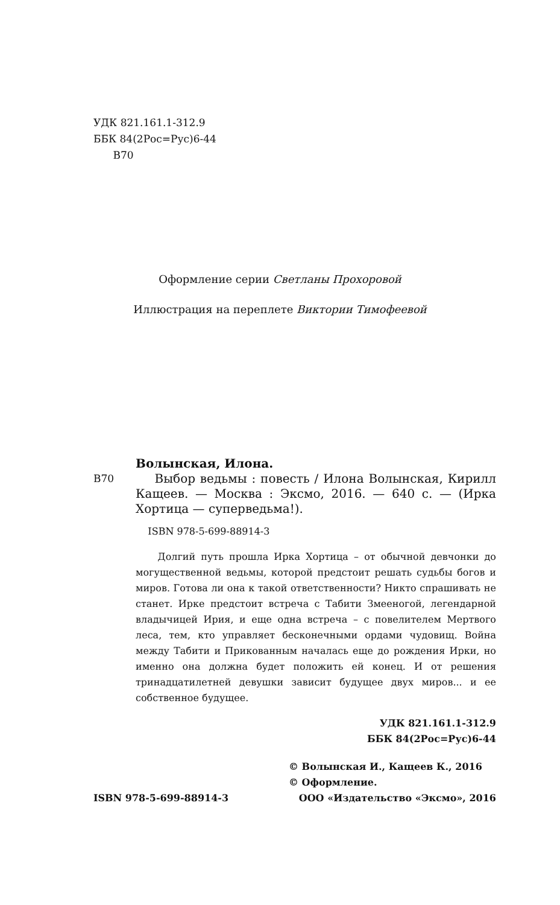УДК 821.161.1-312.9
ББК 84(2Рос=Рус)6-44
В70
Оформление серии Светланы Прохоровой
Иллюстрация на переплете Виктории Тимофеевой
Волынская, Илона.
В70 Выбор ведьмы : повесть / Илона Волынская, Кирилл Кащеев. — Москва : Эксмо, 2016. — 640 с. — (Ирка Хортица — суперведьма!).
ISBN 978-5-699-88914-3
Долгий путь прошла Ирка Хортица – от обычной девчонки до могущественной ведьмы, которой предстоит решать судьбы богов и миров. Готова ли она к такой ответственности? Никто спрашивать не станет. Ирке предстоит встреча с Табити Змееногой, легендарной владычицей Ирия, и еще одна встреча – с повелителем Мертвого леса, тем, кто управляет бесконечными ордами чудовищ. Война между Табити и Прикованным началась еще до рождения Ирки, но именно она должна будет положить ей конец. И от решения тринадцатилетней девушки зависит будущее двух миров... и ее собственное будущее.
УДК 821.161.1-312.9
ББК 84(2Рос=Рус)6-44
ISBN 978-5-699-88914-3
© Волынская И., Кащеев К., 2016
© Оформление.
ООО «Издательство «Эксмо», 2016